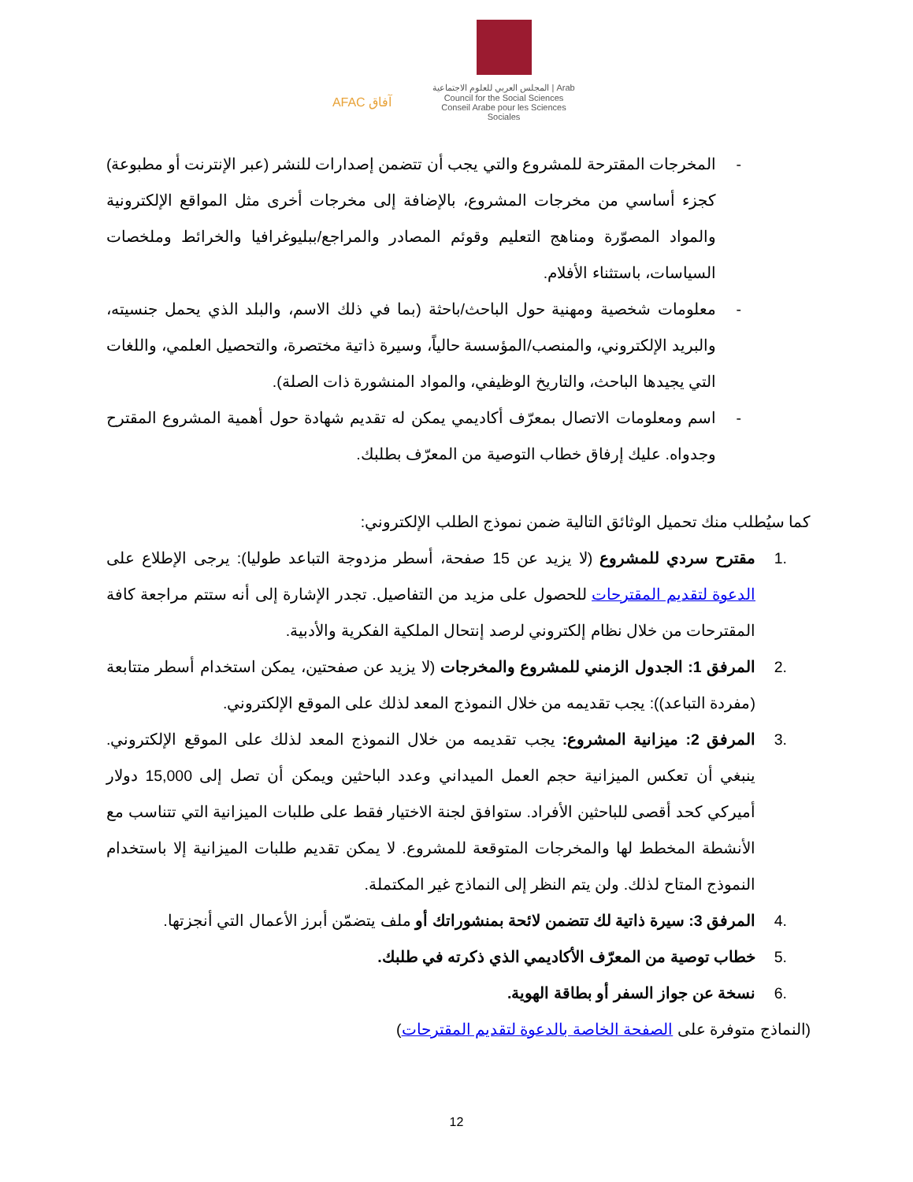AFAC آفاق
المجلس العربي للعلوم الاجتماعية | Arab Council for the Social Sciences
Conseil Arabe pour les Sciences Sociales
- المخرجات المقترحة للمشروع والتي يجب أن تتضمن إصدارات للنشر (عبر الإنترنت أو مطبوعة) كجزء أساسي من مخرجات المشروع، بالإضافة إلى مخرجات أخرى مثل المواقع الإلكترونية والمواد المصوّرة ومناهج التعليم وقوئم المصادر والمراجع/ببليوغرافيا والخرائط وملخصات السياسات، باستثناء الأفلام.
- معلومات شخصية ومهنية حول الباحث/باحثة (بما في ذلك الاسم، والبلد الذي يحمل جنسيته، والبريد الإلكتروني، والمنصب/المؤسسة حالياً، وسيرة ذاتية مختصرة، والتحصيل العلمي، واللغات التي يجيدها الباحث، والتاريخ الوظيفي، والمواد المنشورة ذات الصلة).
- اسم ومعلومات الاتصال بمعرّف أكاديمي يمكن له تقديم شهادة حول أهمية المشروع المقترح وجدواه. عليك إرفاق خطاب التوصية من المعرّف بطلبك.
كما سيُطلب منك تحميل الوثائق التالية ضمن نموذج الطلب الإلكتروني:
.1 مقترح سردي للمشروع (لا يزيد عن 15 صفحة، أسطر مزدوجة التباعد طوليا): يرجى الإطلاع على الدعوة لتقديم المقترحات للحصول على مزيد من التفاصيل. تجدر الإشارة إلى أنه ستتم مراجعة كافة المقترحات من خلال نظام إلكتروني لرصد إنتحال الملكية الفكرية والأدبية.
.2 المرفق 1: الجدول الزمني للمشروع والمخرجات (لا يزيد عن صفحتين، يمكن استخدام أسطر متتابعة (مفردة التباعد)): يجب تقديمه من خلال النموذج المعد لذلك على الموقع الإلكتروني.
.3 المرفق 2: ميزانية المشروع: يجب تقديمه من خلال النموذج المعد لذلك على الموقع الإلكتروني. ينبغي أن تعكس الميزانية حجم العمل الميداني وعدد الباحثين ويمكن أن تصل إلى 15,000 دولار أميركي كحد أقصى للباحثين الأفراد. ستوافق لجنة الاختيار فقط على طلبات الميزانية التي تتناسب مع الأنشطة المخطط لها والمخرجات المتوقعة للمشروع. لا يمكن تقديم طلبات الميزانية إلا باستخدام النموذج المتاح لذلك. ولن يتم النظر إلى النماذج غير المكتملة.
.4 المرفق 3: سيرة ذاتية لك تتضمن لائحة بمنشوراتك أو ملف يتضمّن أبرز الأعمال التي أنجزتها.
.5 خطاب توصية من المعرّف الأكاديمي الذي ذكرته في طلبك.
.6 نسخة عن جواز السفر أو بطاقة الهوية.
(النماذج متوفرة على الصفحة الخاصة بالدعوة لتقديم المقترحات)
12